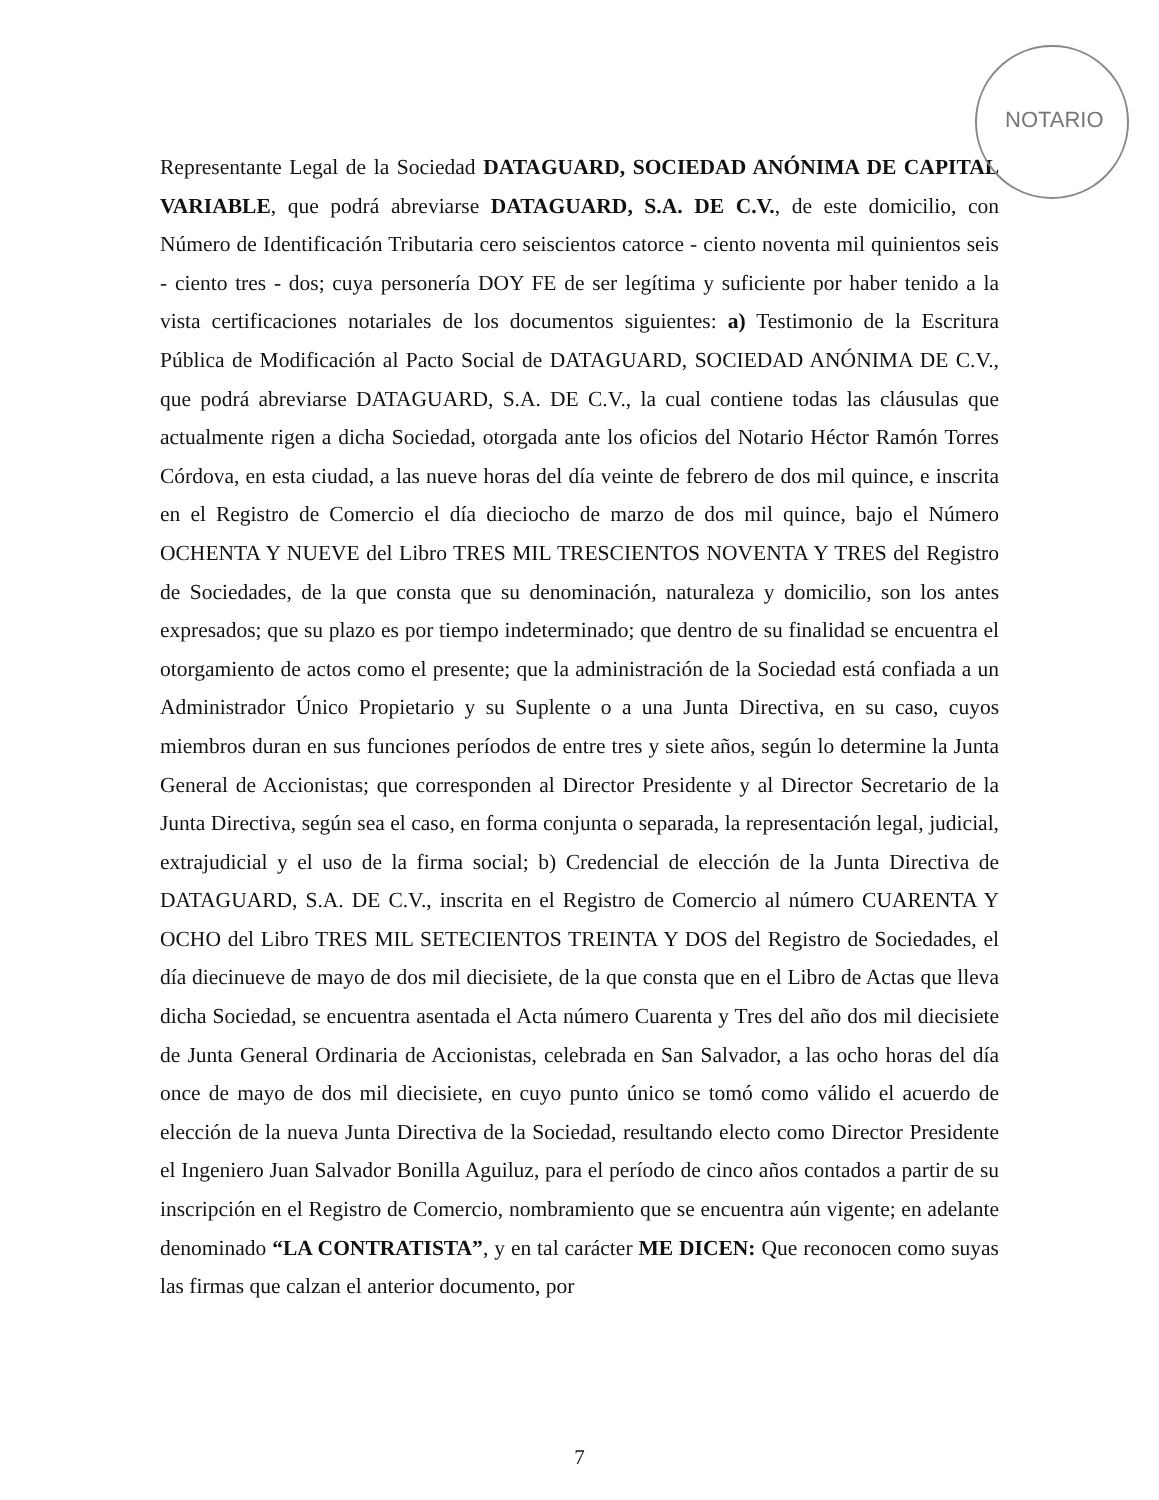NOTARIO
Representante Legal de la Sociedad DATAGUARD, SOCIEDAD ANÓNIMA DE CAPITAL VARIABLE, que podrá abreviarse DATAGUARD, S.A. DE C.V., de este domicilio, con Número de Identificación Tributaria cero seiscientos catorce - ciento noventa mil quinientos seis - ciento tres - dos; cuya personería DOY FE de ser legítima y suficiente por haber tenido a la vista certificaciones notariales de los documentos siguientes: a) Testimonio de la Escritura Pública de Modificación al Pacto Social de DATAGUARD, SOCIEDAD ANÓNIMA DE C.V., que podrá abreviarse DATAGUARD, S.A. DE C.V., la cual contiene todas las cláusulas que actualmente rigen a dicha Sociedad, otorgada ante los oficios del Notario Héctor Ramón Torres Córdova, en esta ciudad, a las nueve horas del día veinte de febrero de dos mil quince, e inscrita en el Registro de Comercio el día dieciocho de marzo de dos mil quince, bajo el Número OCHENTA Y NUEVE del Libro TRES MIL TRESCIENTOS NOVENTA Y TRES del Registro de Sociedades, de la que consta que su denominación, naturaleza y domicilio, son los antes expresados; que su plazo es por tiempo indeterminado; que dentro de su finalidad se encuentra el otorgamiento de actos como el presente; que la administración de la Sociedad está confiada a un Administrador Único Propietario y su Suplente o a una Junta Directiva, en su caso, cuyos miembros duran en sus funciones períodos de entre tres y siete años, según lo determine la Junta General de Accionistas; que corresponden al Director Presidente y al Director Secretario de la Junta Directiva, según sea el caso, en forma conjunta o separada, la representación legal, judicial, extrajudicial y el uso de la firma social; b) Credencial de elección de la Junta Directiva de DATAGUARD, S.A. DE C.V., inscrita en el Registro de Comercio al número CUARENTA Y OCHO del Libro TRES MIL SETECIENTOS TREINTA Y DOS del Registro de Sociedades, el día diecinueve de mayo de dos mil diecisiete, de la que consta que en el Libro de Actas que lleva dicha Sociedad, se encuentra asentada el Acta número Cuarenta y Tres del año dos mil diecisiete de Junta General Ordinaria de Accionistas, celebrada en San Salvador, a las ocho horas del día once de mayo de dos mil diecisiete, en cuyo punto único se tomó como válido el acuerdo de elección de la nueva Junta Directiva de la Sociedad, resultando electo como Director Presidente el Ingeniero Juan Salvador Bonilla Aguiluz, para el período de cinco años contados a partir de su inscripción en el Registro de Comercio, nombramiento que se encuentra aún vigente; en adelante denominado “LA CONTRATISTA”, y en tal carácter ME DICEN: Que reconocen como suyas las firmas que calzan el anterior documento, por
7